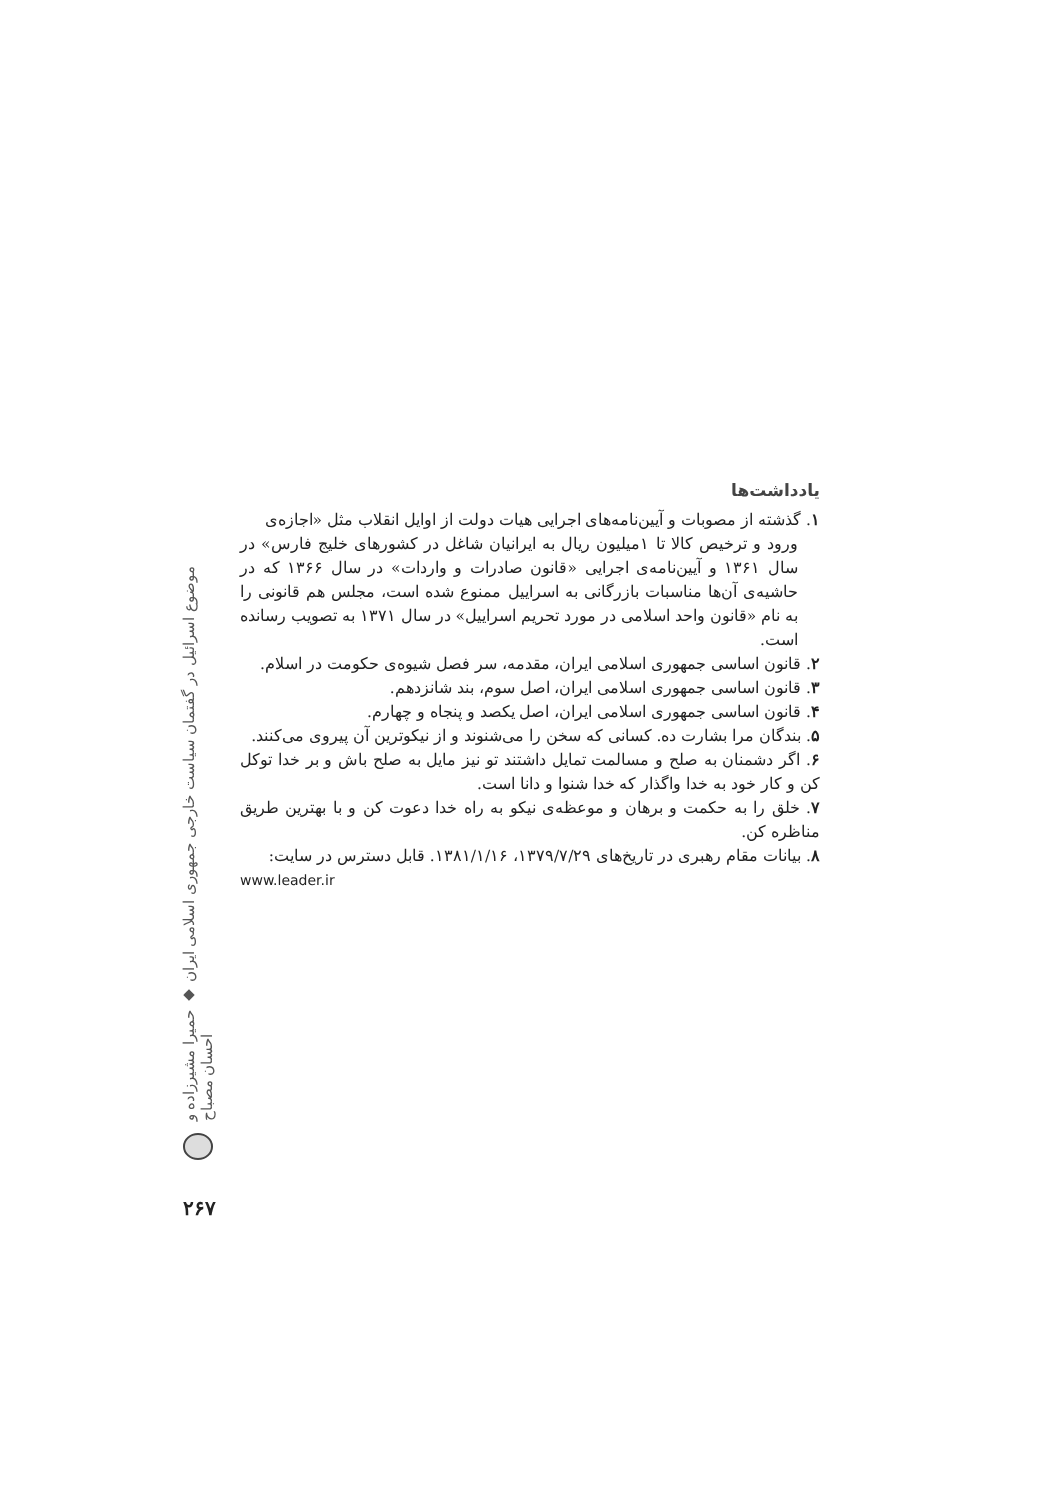یادداشت‌ها
۱. گذشته از مصوبات و آیین‌نامه‌های اجرایی هیات دولت از اوایل انقلاب مثل «اجازه‌ی
ورود و ترخیص کالا تا ۱میلیون ریال به ایرانیان شاغل در کشورهای خلیج فارس» در سال ۱۳۶۱ و آیین‌نامه‌ی اجرایی «قانون صادرات و واردات» در سال ۱۳۶۶ که در حاشیه‌ی آن‌ها مناسبات بازرگانی به اسراییل ممنوع شده است، مجلس هم قانونی را به نام «قانون واحد اسلامی در مورد تحریم اسراییل» در سال ۱۳۷۱ به تصویب رسانده است.
۲. قانون اساسی جمهوری اسلامی ایران، مقدمه، سر فصل شیوه‌ی حکومت در اسلام.
۳. قانون اساسی جمهوری اسلامی ایران، اصل سوم، بند شانزدهم.
۴. قانون اساسی جمهوری اسلامی ایران، اصل یکصد و پنجاه و چهارم.
۵. بندگان مرا بشارت ده. کسانی که سخن را می‌شنوند و از نیکوترین آن پیروی می‌کنند.
۶. اگر دشمنان به صلح و مسالمت تمایل داشتند تو نیز مایل به صلح باش و بر خدا توکل کن و کار خود به خدا واگذار که خدا شنوا و دانا است.
۷. خلق را به حکمت و برهان و موعظه‌ی نیکو به راه خدا دعوت کن و با بهترین طریق مناظره کن.
۸. بیانات مقام رهبری در تاریخ‌های ۱۳۷۹/۷/۲۹، ۱۳۸۱/۱/۱۶. قابل دسترس در سایت:
www.leader.ir
موضوع اسرائیل در گفتمان سیاست خارجی جمهوری اسلامی ایران ◆ حمیرا مشیرزاده و احسان مصباح
۲۶۷